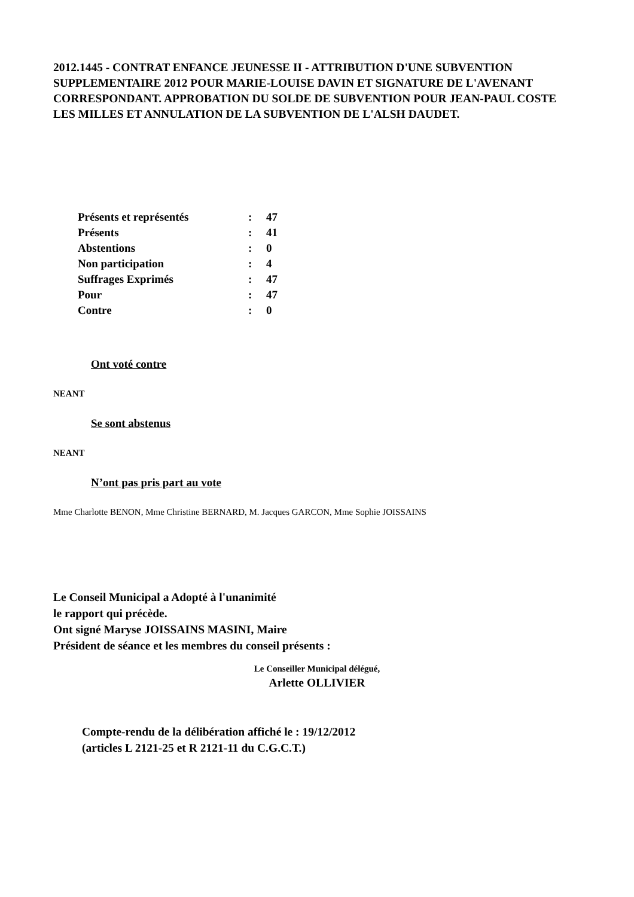2012.1445 - CONTRAT ENFANCE JEUNESSE II - ATTRIBUTION D'UNE SUBVENTION SUPPLEMENTAIRE 2012 POUR MARIE-LOUISE DAVIN ET SIGNATURE DE L'AVENANT CORRESPONDANT. APPROBATION DU SOLDE DE SUBVENTION POUR JEAN-PAUL COSTE LES MILLES ET ANNULATION DE LA SUBVENTION DE L'ALSH DAUDET.
| Présents et représentés | : | 47 |
| Présents | : | 41 |
| Abstentions | : | 0 |
| Non participation | : | 4 |
| Suffrages Exprimés | : | 47 |
| Pour | : | 47 |
| Contre | : | 0 |
Ont voté contre
NEANT
Se sont abstenus
NEANT
N’ont pas pris part au vote
Mme Charlotte BENON, Mme Christine BERNARD, M. Jacques GARCON, Mme Sophie JOISSAINS
Le Conseil Municipal a Adopté à l'unanimité
le rapport qui précède.
Ont signé Maryse JOISSAINS MASINI, Maire
Président de séance et les membres du conseil présents :
Le Conseiller Municipal délégué,
Arlette OLLIVIER
Compte-rendu de la délibération affiché le : 19/12/2012
(articles L 2121-25 et R 2121-11 du C.G.C.T.)